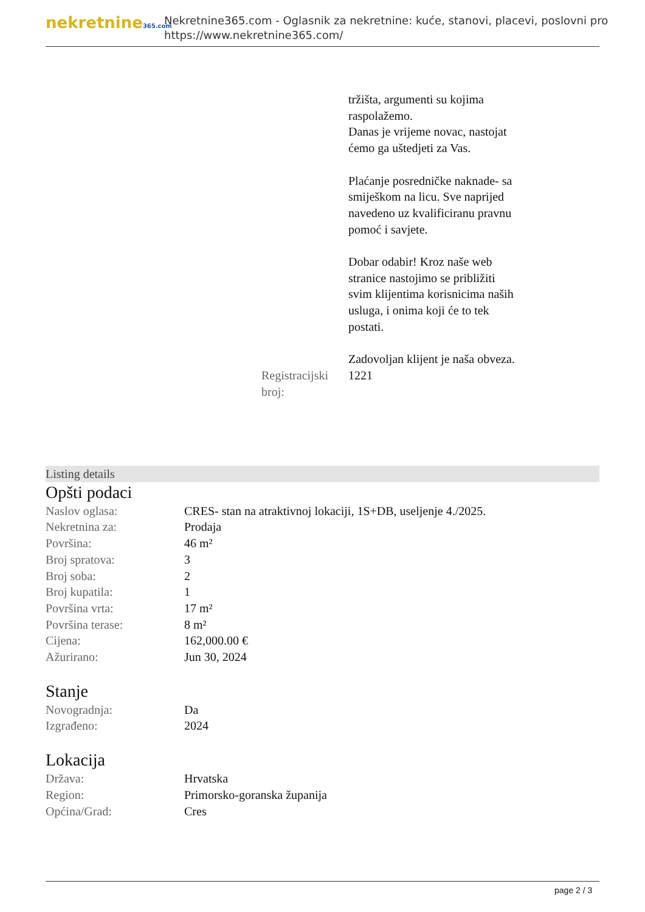nekretnine365.com
Nekretnine365.com - Oglasnik za nekretnine: kuće, stanovi, placevi, poslovni pro
https://www.nekretnine365.com/
| | tržišta, argumenti su kojima raspolažemo. Danas je vrijeme novac, nastojat ćemo ga uštedjeti za Vas. Plaćanje posredničke naknade- sa smiješkom na licu. Sve naprijed navedeno uz kvalificiranu pravnu pomoć i savjete. Dobar odabir! Kroz naše web stranice nastojimo se približiti svim klijentima korisnicima naših usluga, i onima koji će to tek postati. Zadovoljan klijent je naša obveza. |
| Registracijski broj: | 1221 |
Listing details
Opšti podaci
| Naslov oglasa: | CRES- stan na atraktivnoj lokaciji, 1S+DB, useljenje 4./2025. |
| Nekretnina za: | Prodaja |
| Površina: | 46 m² |
| Broj spratova: | 3 |
| Broj soba: | 2 |
| Broj kupatila: | 1 |
| Površina vrta: | 17 m² |
| Površina terase: | 8 m² |
| Cijena: | 162,000.00 € |
| Ažurirano: | Jun 30, 2024 |
Stanje
| Novogradnja: | Da |
| Izgrađeno: | 2024 |
Lokacija
| Država: | Hrvatska |
| Region: | Primorsko-goranska županija |
| Općina/Grad: | Cres |
page 2 / 3